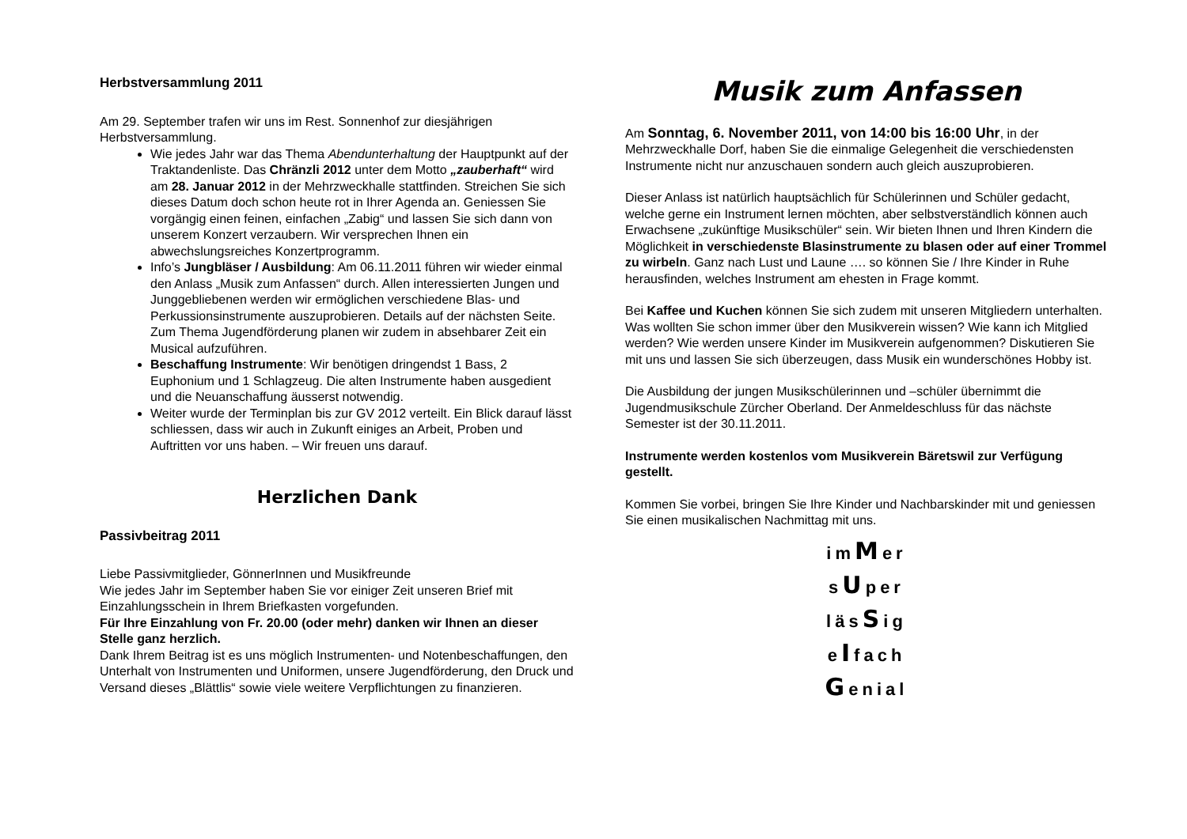Herbstversammlung 2011
Am 29. September trafen wir uns im Rest. Sonnenhof zur diesjährigen Herbstversammlung.
Wie jedes Jahr war das Thema Abendunterhaltung der Hauptpunkt auf der Traktandenliste. Das Chränzli 2012 unter dem Motto „zauberhaft“ wird am 28. Januar 2012 in der Mehrzweckhalle stattfinden. Streichen Sie sich dieses Datum doch schon heute rot in Ihrer Agenda an. Geniessen Sie vorgängig einen feinen, einfachen „Zabig“ und lassen Sie sich dann von unserem Konzert verzaubern. Wir versprechen Ihnen ein abwechslungsreiches Konzertprogramm.
Info’s Jungbläser / Ausbildung: Am 06.11.2011 führen wir wieder einmal den Anlass „Musik zum Anfassen“ durch. Allen interessierten Jungen und Junggebliebenen werden wir ermöglichen verschiedene Blas- und Perkussionsinstrumente auszuprobieren. Details auf der nächsten Seite. Zum Thema Jugendförderung planen wir zudem in absehbarer Zeit ein Musical aufzuführen.
Beschaffung Instrumente: Wir benötigen dringendst 1 Bass, 2 Euphonium und 1 Schlagzeug. Die alten Instrumente haben ausgedient und die Neuanschaffung äusserst notwendig.
Weiter wurde der Terminplan bis zur GV 2012 verteilt. Ein Blick darauf lässt schliessen, dass wir auch in Zukunft einiges an Arbeit, Proben und Auftritten vor uns haben. – Wir freuen uns darauf.
Herzlichen Dank
Passivbeitrag 2011
Liebe Passivmitglieder, GönnerInnen und Musikfreunde
Wie jedes Jahr im September haben Sie vor einiger Zeit unseren Brief mit Einzahlungsschein in Ihrem Briefkasten vorgefunden.
Für Ihre Einzahlung von Fr. 20.00 (oder mehr) danken wir Ihnen an dieser Stelle ganz herzlich.
Dank Ihrem Beitrag ist es uns möglich Instrumenten- und Notenbeschaffungen, den Unterhalt von Instrumenten und Uniformen, unsere Jugendförderung, den Druck und Versand dieses „Blättlis“ sowie viele weitere Verpflichtungen zu finanzieren.
Musik zum Anfassen
Am Sonntag, 6. November 2011, von 14:00 bis 16:00 Uhr, in der Mehrzweckhalle Dorf, haben Sie die einmalige Gelegenheit die verschiedensten Instrumente nicht nur anzuschauen sondern auch gleich auszuprobieren.
Dieser Anlass ist natürlich hauptsächlich für Schülerinnen und Schüler gedacht, welche gerne ein Instrument lernen möchten, aber selbstverständlich können auch Erwachsene „zukünftige Musikschüler“ sein. Wir bieten Ihnen und Ihren Kindern die Möglichkeit in verschiedenste Blasinstrumente zu blasen oder auf einer Trommel zu wirbeln. Ganz nach Lust und Laune …. so können Sie / Ihre Kinder in Ruhe herausfinden, welches Instrument am ehesten in Frage kommt.
Bei Kaffee und Kuchen können Sie sich zudem mit unseren Mitgliedern unterhalten. Was wollten Sie schon immer über den Musikverein wissen? Wie kann ich Mitglied werden? Wie werden unsere Kinder im Musikverein aufgenommen? Diskutieren Sie mit uns und lassen Sie sich überzeugen, dass Musik ein wunderschönes Hobby ist.
Die Ausbildung der jungen Musikschülerinnen und –schüler übernimmt die Jugendmusikschule Zürcher Oberland. Der Anmeldeschluss für das nächste Semester ist der 30.11.2011.
Instrumente werden kostenlos vom Musikverein Bäretswil zur Verfügung gestellt.
Kommen Sie vorbei, bringen Sie Ihre Kinder und Nachbarskinder mit und geniessen Sie einen musikalischen Nachmittag mit uns.
imMer
sUper
läsSig
eIfach
Genial